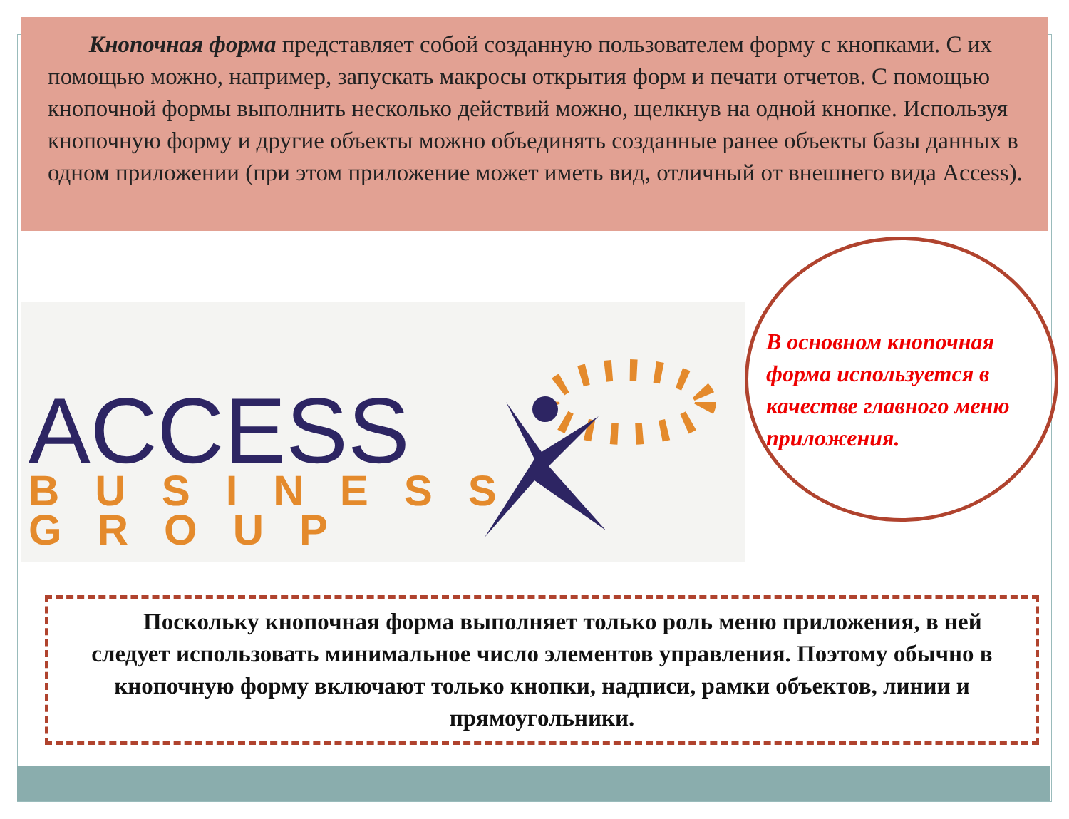Кнопочная форма представляет собой созданную пользователем форму с кнопками. С их помощью можно, например, запускать макросы открытия форм и печати отчетов. С помощью кнопочной формы выполнить несколько действий можно, щелкнув на одной кнопке. Используя кнопочную форму и другие объекты можно объединять созданные ранее объекты базы данных в одном приложении (при этом приложение может иметь вид, отличный от внешнего вида Access).
ACCESS
BUSINESS
GROUP
В основном кнопочная форма используется в качестве главного меню приложения.
Поскольку кнопочная форма выполняет только роль меню приложения, в ней следует использовать минимальное число элементов управления. Поэтому обычно в кнопочную форму включают только кнопки, надписи, рамки объектов, линии и прямоугольники.